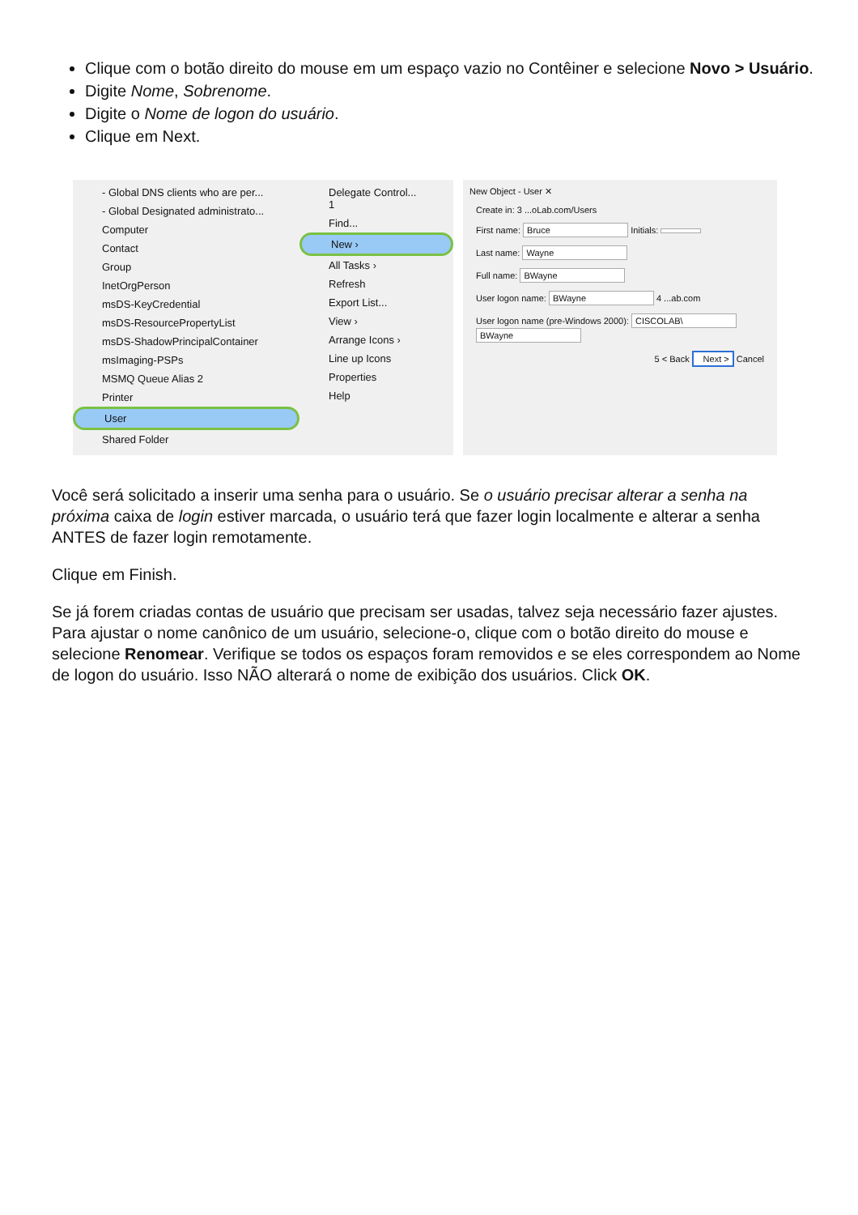Clique com o botão direito do mouse em um espaço vazio no Contêiner e selecione Novo > Usuário.
Digite Nome, Sobrenome.
Digite o Nome de logon do usuário.
Clique em Next.
- Global DNS clients who are per...
- Global Designated administrato...
Computer
Contact
Group
InetOrgPerson
msDS-KeyCredential
msDS-ResourcePropertyList
msDS-ShadowPrincipalContainer
msImaging-PSPs
MSMQ Queue Alias 2
Printer
User
Shared Folder
Delegate Control... 1
Find...
New ›
All Tasks ›
Refresh
Export List...
View ›
Arrange Icons ›
Line up Icons
Properties
Help
New Object - User ✕
Create in: 3 ...oLab.com/Users
First name: Bruce Initials:
Last name: Wayne
Full name: BWayne
User logon name: BWayne 4 ...ab.com
User logon name (pre-Windows 2000): CISCOLAB\ BWayne
5 < Back Next > Cancel
Você será solicitado a inserir uma senha para o usuário. Se o usuário precisar alterar a senha na próxima caixa de login estiver marcada, o usuário terá que fazer login localmente e alterar a senha ANTES de fazer login remotamente.
Clique em Finish.
Se já forem criadas contas de usuário que precisam ser usadas, talvez seja necessário fazer ajustes. Para ajustar o nome canônico de um usuário, selecione-o, clique com o botão direito do mouse e selecione Renomear. Verifique se todos os espaços foram removidos e se eles correspondem ao Nome de logon do usuário. Isso NÃO alterará o nome de exibição dos usuários. Click OK.